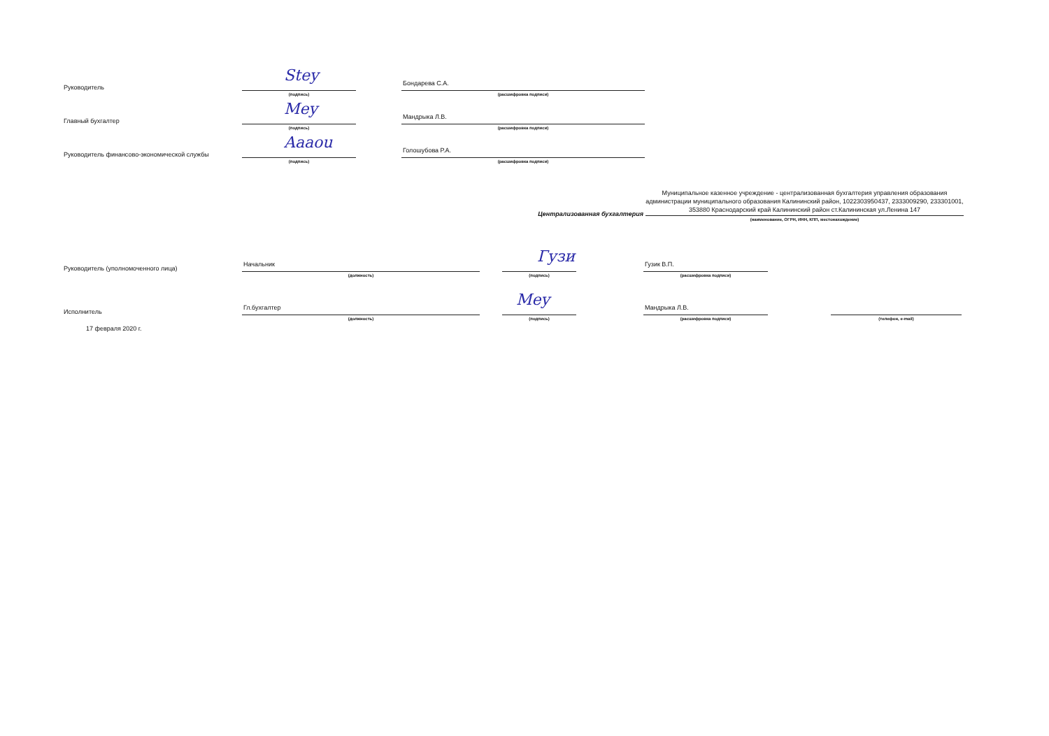Руководитель
Stey
(подпись)
Бондарева С.А.
(расшифровка подписи)
Главный бухгалтер
Mey
(подпись)
Мандрыка Л.В.
(расшифровка подписи)
Руководитель финансово-экономической службы
Aaaou
(подпись)
Голошубова Р.А.
(расшифровка подписи)
Централизованная бухгалтерия
Муниципальное казенное учреждение - централизованная бухгалтерия управления образования администрации муниципального образования Калининский район, 1022303950437, 2333009290, 233301001, 353880 Краснодарский край Калининский район ст.Калининская ул.Ленина 147
(наименование, ОГРН, ИНН, КПП, местонахождение)
Руководитель (уполномоченного лица)
Начальник
(должность)
Гузи
(подпись)
Гузик В.П.
(расшифровка подписи)
Исполнитель
Гл.бухгалтер
(должность)
Mey
(подпись)
Мандрыка Л.В.
(расшифровка подписи)
(телефон, e-mail)
17 февраля 2020 г.